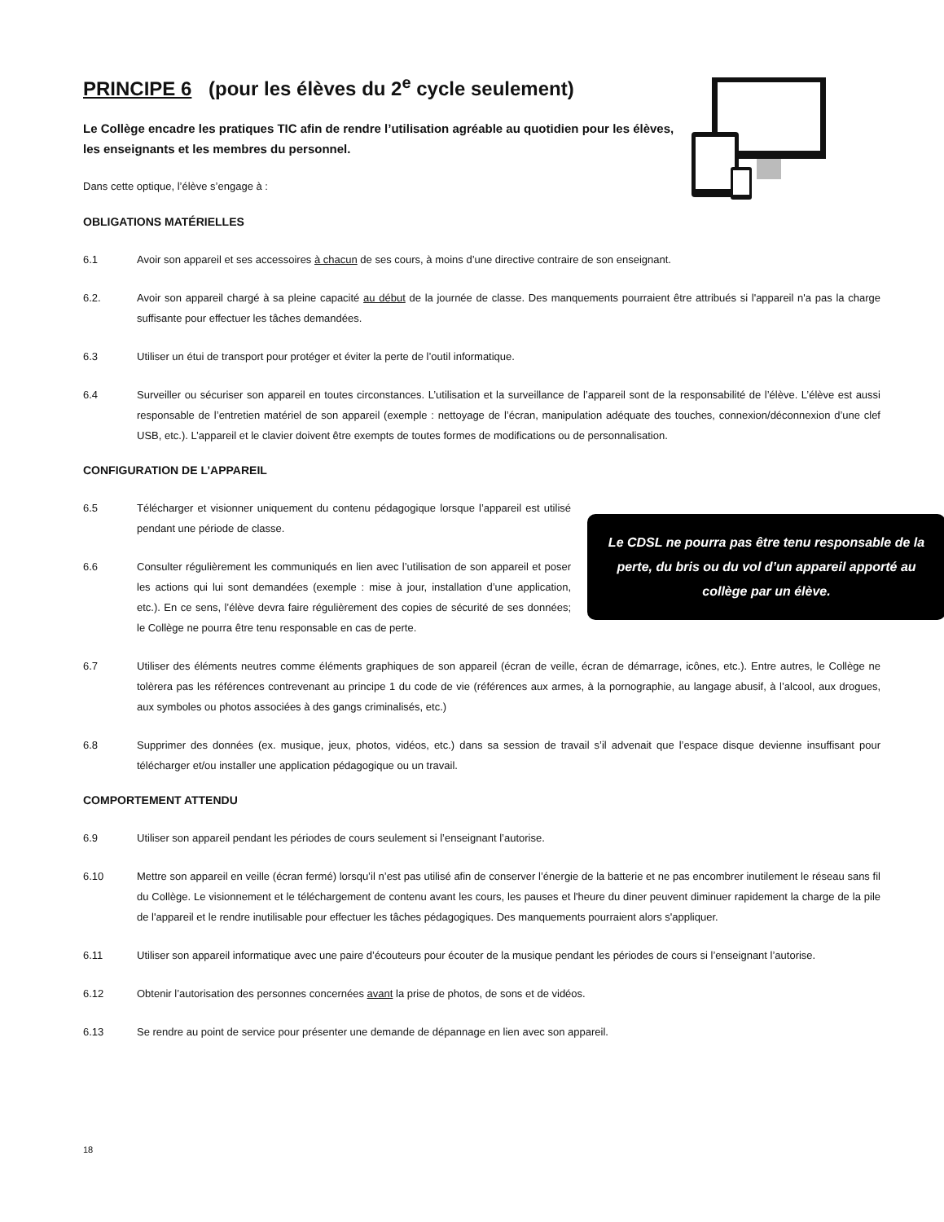PRINCIPE 6 (pour les élèves du 2<sup>e</sup> cycle seulement)
Le Collège encadre les pratiques TIC afin de rendre l’utilisation agréable au quotidien pour les élèves, les enseignants et les membres du personnel.
Dans cette optique, l’élève s’engage à :
OBLIGATIONS MATÉRIELLES
6.1 Avoir son appareil et ses accessoires à chacun de ses cours, à moins d’une directive contraire de son enseignant.
6.2. Avoir son appareil chargé à sa pleine capacité au début de la journée de classe. Des manquements pourraient être attribués si l'appareil n'a pas la charge suffisante pour effectuer les tâches demandées.
6.3 Utiliser un étui de transport pour protéger et éviter la perte de l’outil informatique.
6.4 Surveiller ou sécuriser son appareil en toutes circonstances. L’utilisation et la surveillance de l’appareil sont de la responsabilité de l’élève. L’élève est aussi responsable de l’entretien matériel de son appareil (exemple : nettoyage de l’écran, manipulation adéquate des touches, connexion/déconnexion d’une clef USB, etc.). L’appareil et le clavier doivent être exempts de toutes formes de modifications ou de personnalisation.
CONFIGURATION DE L’APPAREIL
Le CDSL ne pourra pas être tenu responsable de la perte, du bris ou du vol d’un appareil apporté au collège par un élève.
6.5 Télécharger et visionner uniquement du contenu pédagogique lorsque l’appareil est utilisé pendant une période de classe.
6.6 Consulter régulièrement les communiqués en lien avec l’utilisation de son appareil et poser les actions qui lui sont demandées (exemple : mise à jour, installation d’une application, etc.). En ce sens, l’élève devra faire régulièrement des copies de sécurité de ses données; le Collège ne pourra être tenu responsable en cas de perte.
6.7 Utiliser des éléments neutres comme éléments graphiques de son appareil (écran de veille, écran de démarrage, icônes, etc.). Entre autres, le Collège ne tolèrera pas les références contrevenant au principe 1 du code de vie (références aux armes, à la pornographie, au langage abusif, à l’alcool, aux drogues, aux symboles ou photos associées à des gangs criminalisés, etc.)
6.8 Supprimer des données (ex. musique, jeux, photos, vidéos, etc.) dans sa session de travail s’il advenait que l’espace disque devienne insuffisant pour télécharger et/ou installer une application pédagogique ou un travail.
COMPORTEMENT ATTENDU
6.9 Utiliser son appareil pendant les périodes de cours seulement si l’enseignant l’autorise.
6.10 Mettre son appareil en veille (écran fermé) lorsqu’il n’est pas utilisé afin de conserver l’énergie de la batterie et ne pas encombrer inutilement le réseau sans fil du Collège. Le visionnement et le téléchargement de contenu avant les cours, les pauses et l'heure du diner peuvent diminuer rapidement la charge de la pile de l'appareil et le rendre inutilisable pour effectuer les tâches pédagogiques. Des manquements pourraient alors s'appliquer.
6.11 Utiliser son appareil informatique avec une paire d’écouteurs pour écouter de la musique pendant les périodes de cours si l’enseignant l’autorise.
6.12 Obtenir l’autorisation des personnes concernées avant la prise de photos, de sons et de vidéos.
6.13 Se rendre au point de service pour présenter une demande de dépannage en lien avec son appareil.
18